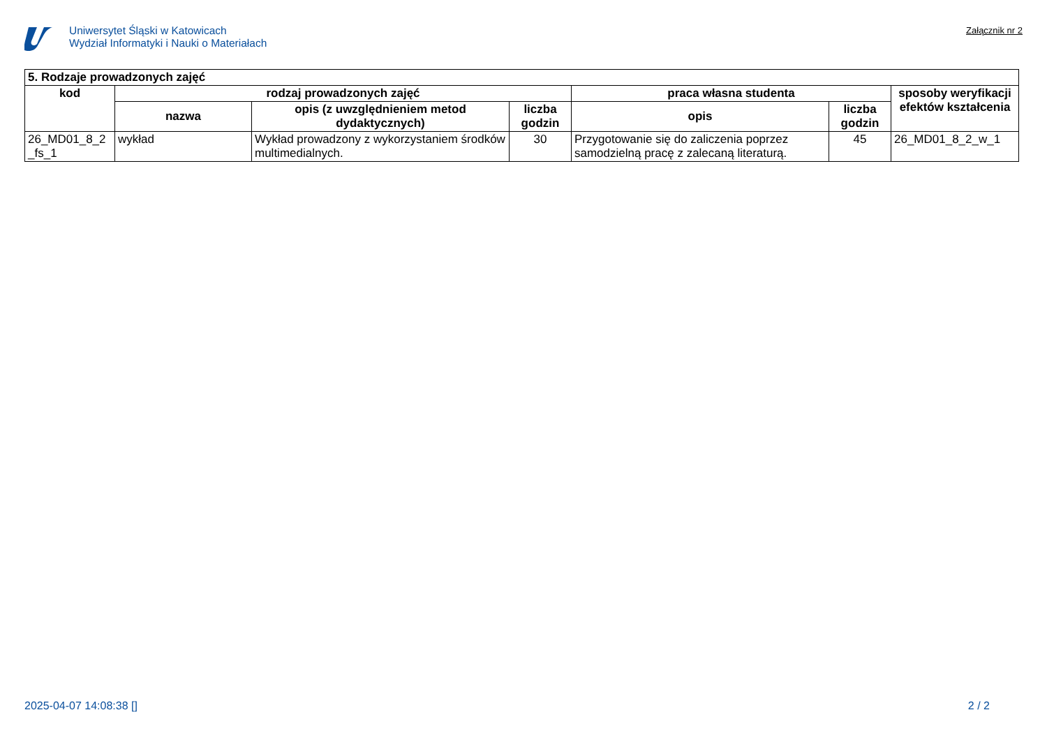Uniwersytet Śląski w Katowicach
Wydział Informatyki i Nauki o Materiałach
Załącznik nr 2
| 5. Rodzaje prowadzonych zajęć | | | | | | |
| --- | --- | --- | --- | --- | --- | --- |
| kod | rodzaj prowadzonych zajęć | | | praca własna studenta | | sposoby weryfikacji efektów kształcenia |
| | nazwa | opis (z uwzględnieniem metod dydaktycznych) | liczba godzin | opis | liczba godzin | |
| 26_MD01_8_2 _fs_1 | wykład | Wykład prowadzony z wykorzystaniem środków multimedialnych. | 30 | Przygotowanie się do zaliczenia poprzez samodzielną pracę z zalecaną literaturą. | 45 | 26_MD01_8_2_w_1 |
2025-04-07 14:08:38 [] 2 / 2